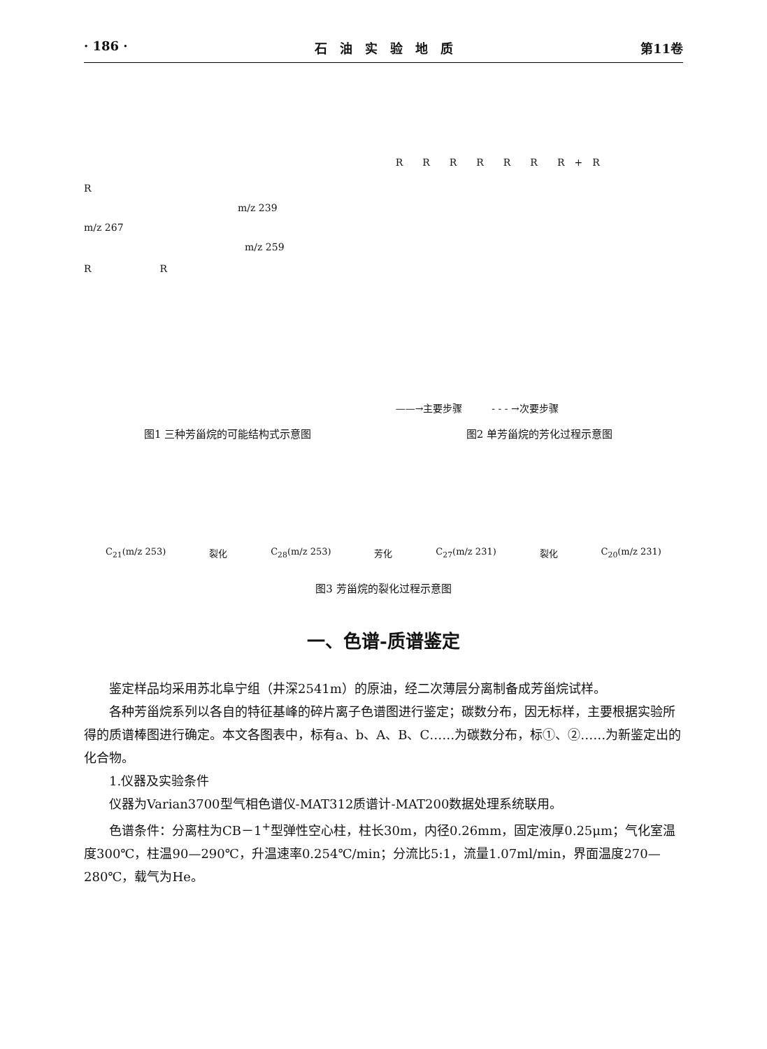· 186 · 石　油　实　验　地　质 第11卷
R
m/z 239
m/z 267
m/z 259
R　　　　　　　R
图1 三种芳甾烷的可能结构式示意图
R　　R　　R　　R　　R　　R　　R　+　R
——→主要步骤　　　- - - →次要步骤
图2 单芳甾烷的芳化过程示意图
C<sub>21</sub>(m/z 253) 裂化 C<sub>28</sub>(m/z 253) 芳化 C<sub>27</sub>(m/z 231) 裂化 C<sub>20</sub>(m/z 231)
图3 芳甾烷的裂化过程示意图
一、色谱-质谱鉴定
鉴定样品均采用苏北阜宁组（井深2541m）的原油，经二次薄层分离制备成芳甾烷试样。
各种芳甾烷系列以各自的特征基峰的碎片离子色谱图进行鉴定；碳数分布，因无标样，主要根据实验所得的质谱棒图进行确定。本文各图表中，标有a、b、A、B、C……为碳数分布，标①、②……为新鉴定出的化合物。
1.仪器及实验条件
仪器为Varian3700型气相色谱仪-MAT312质谱计-MAT200数据处理系统联用。
色谱条件：分离柱为CB－1<sup>+</sup>型弹性空心柱，柱长30m，内径0.26mm，固定液厚0.25μm；气化室温度300℃，柱温90—290℃，升温速率0.254℃/min；分流比5:1，流量1.07ml/min，界面温度270—280℃，载气为He。